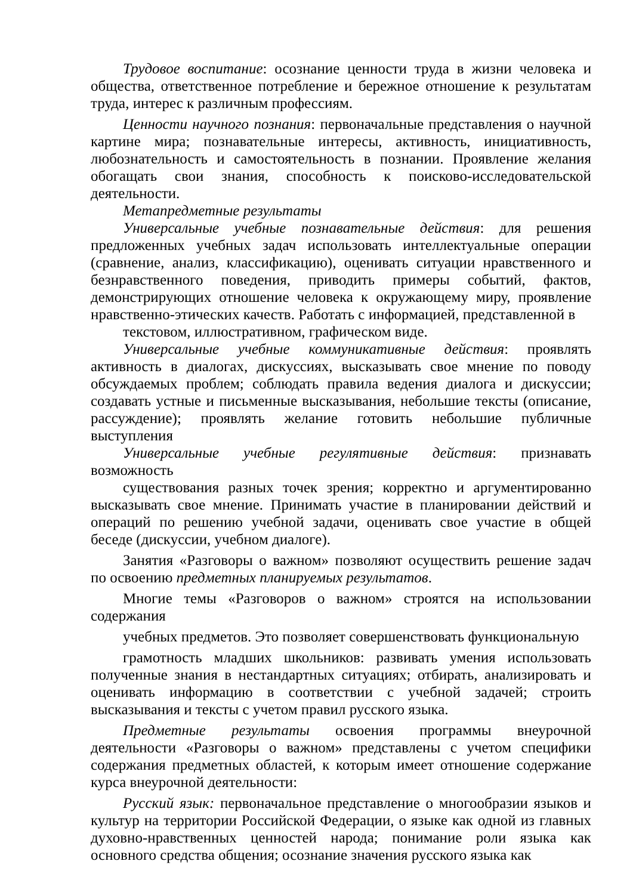Трудовое воспитание: осознание ценности труда в жизни человека и общества, ответственное потребление и бережное отношение к результатам труда, интерес к различным профессиям.
Ценности научного познания: первоначальные представления о научной картине мира; познавательные интересы, активность, инициативность, любознательность и самостоятельность в познании. Проявление желания обогащать свои знания, способность к поисково-исследовательской деятельности.
Метапредметные результаты
Универсальные учебные познавательные действия: для решения предложенных учебных задач использовать интеллектуальные операции (сравнение, анализ, классификацию), оценивать ситуации нравственного и безнравственного поведения, приводить примеры событий, фактов, демонстрирующих отношение человека к окружающему миру, проявление нравственно-этических качеств. Работать с информацией, представленной в
текстовом, иллюстративном, графическом виде.
Универсальные учебные коммуникативные действия: проявлять активность в диалогах, дискуссиях, высказывать свое мнение по поводу обсуждаемых проблем; соблюдать правила ведения диалога и дискуссии; создавать устные и письменные высказывания, небольшие тексты (описание, рассуждение); проявлять желание готовить небольшие публичные выступления
Универсальные учебные регулятивные действия: признавать возможность
существования разных точек зрения; корректно и аргументированно высказывать свое мнение. Принимать участие в планировании действий и операций по решению учебной задачи, оценивать свое участие в общей беседе (дискуссии, учебном диалоге).
Занятия «Разговоры о важном» позволяют осуществить решение задач по освоению предметных планируемых результатов.
Многие темы «Разговоров о важном» строятся на использовании содержания
учебных предметов. Это позволяет совершенствовать функциональную
грамотность младших школьников: развивать умения использовать полученные знания в нестандартных ситуациях; отбирать, анализировать и оценивать информацию в соответствии с учебной задачей; строить высказывания и тексты с учетом правил русского языка.
Предметные результаты освоения программы внеурочной деятельности «Разговоры о важном» представлены с учетом специфики содержания предметных областей, к которым имеет отношение содержание курса внеурочной деятельности:
Русский язык: первоначальное представление о многообразии языков и культур на территории Российской Федерации, о языке как одной из главных духовно-нравственных ценностей народа; понимание роли языка как основного средства общения; осознание значения русского языка как